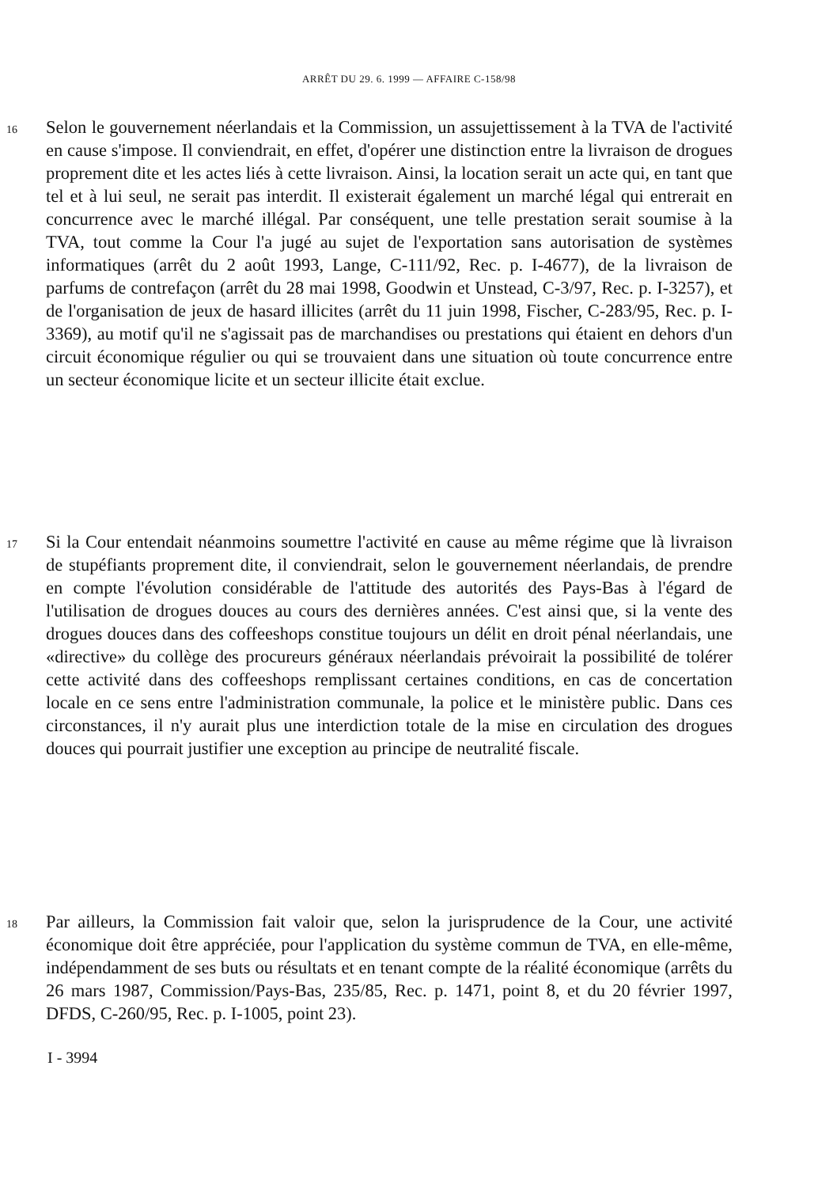ARRÊT DU 29. 6. 1999 — AFFAIRE C-158/98
16
Selon le gouvernement néerlandais et la Commission, un assujettissement à la TVA de l'activité en cause s'impose. Il conviendrait, en effet, d'opérer une distinction entre la livraison de drogues proprement dite et les actes liés à cette livraison. Ainsi, la location serait un acte qui, en tant que tel et à lui seul, ne serait pas interdit. Il existerait également un marché légal qui entrerait en concurrence avec le marché illégal. Par conséquent, une telle prestation serait soumise à la TVA, tout comme la Cour l'a jugé au sujet de l'exportation sans autorisation de systèmes informatiques (arrêt du 2 août 1993, Lange, C-111/92, Rec. p. I-4677), de la livraison de parfums de contrefaçon (arrêt du 28 mai 1998, Goodwin et Unstead, C-3/97, Rec. p. I-3257), et de l'organisation de jeux de hasard illicites (arrêt du 11 juin 1998, Fischer, C-283/95, Rec. p. I-3369), au motif qu'il ne s'agissait pas de marchandises ou prestations qui étaient en dehors d'un circuit économique régulier ou qui se trouvaient dans une situation où toute concurrence entre un secteur économique licite et un secteur illicite était exclue.
17
Si la Cour entendait néanmoins soumettre l'activité en cause au même régime que là livraison de stupéfiants proprement dite, il conviendrait, selon le gouvernement néerlandais, de prendre en compte l'évolution considérable de l'attitude des autorités des Pays-Bas à l'égard de l'utilisation de drogues douces au cours des dernières années. C'est ainsi que, si la vente des drogues douces dans des coffeeshops constitue toujours un délit en droit pénal néerlandais, une «directive» du collège des procureurs généraux néerlandais prévoirait la possibilité de tolérer cette activité dans des coffeeshops remplissant certaines conditions, en cas de concertation locale en ce sens entre l'administration communale, la police et le ministère public. Dans ces circonstances, il n'y aurait plus une interdiction totale de la mise en circulation des drogues douces qui pourrait justifier une exception au principe de neutralité fiscale.
18
Par ailleurs, la Commission fait valoir que, selon la jurisprudence de la Cour, une activité économique doit être appréciée, pour l'application du système commun de TVA, en elle-même, indépendamment de ses buts ou résultats et en tenant compte de la réalité économique (arrêts du 26 mars 1987, Commission/Pays-Bas, 235/85, Rec. p. 1471, point 8, et du 20 février 1997, DFDS, C-260/95, Rec. p. I-1005, point 23).
I - 3994